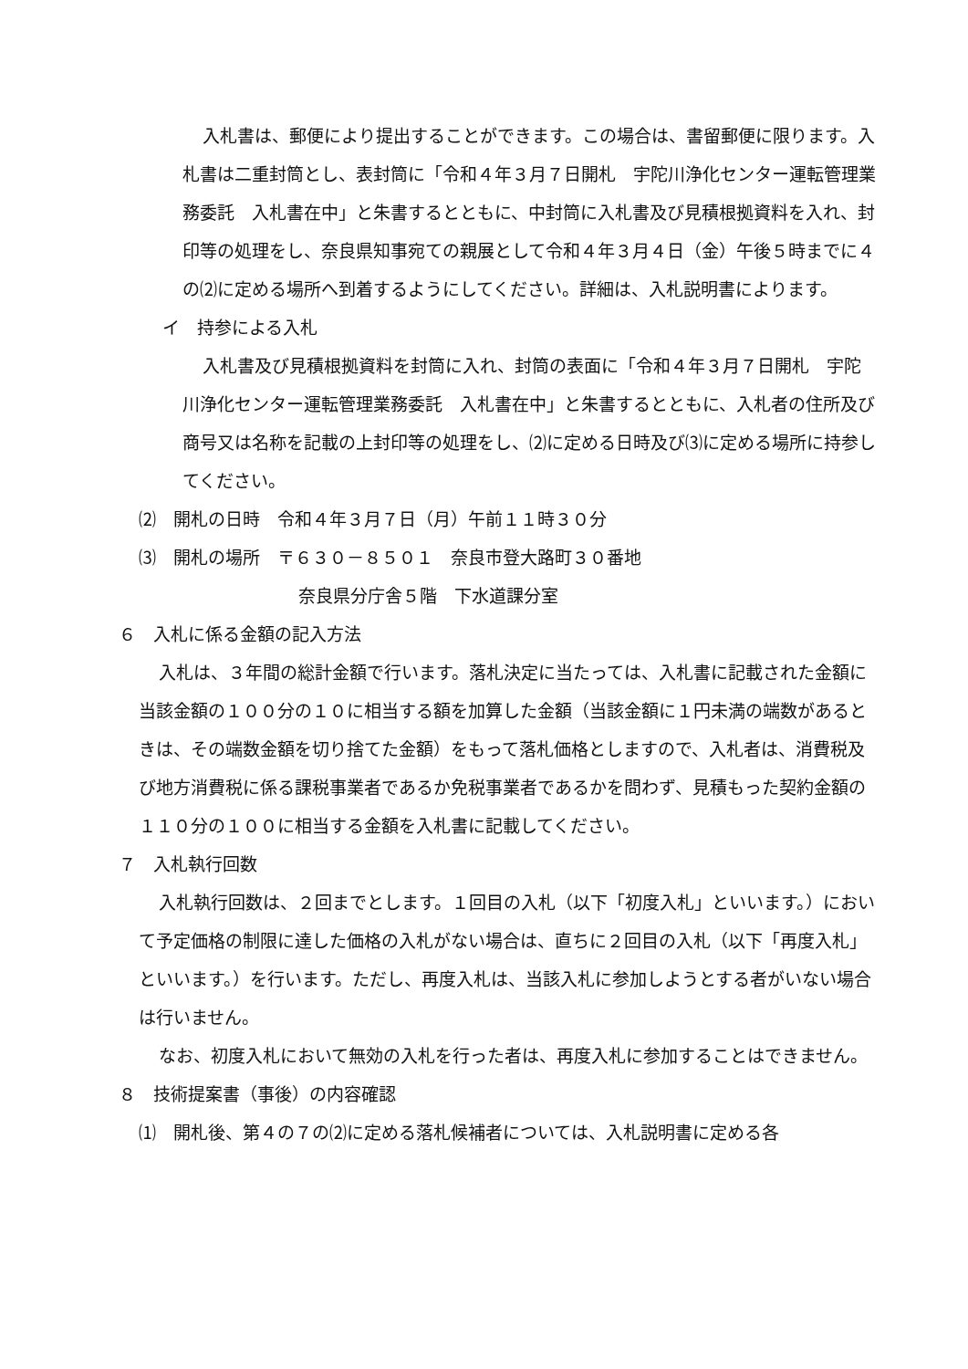入札書は、郵便により提出することができます。この場合は、書留郵便に限ります。入札書は二重封筒とし、表封筒に「令和４年３月７日開札　宇陀川浄化センター運転管理業務委託　入札書在中」と朱書するとともに、中封筒に入札書及び見積根拠資料を入れ、封印等の処理をし、奈良県知事宛ての親展として令和４年３月４日（金）午後５時までに４の⑵に定める場所へ到着するようにしてください。詳細は、入札説明書によります。
イ　持参による入札
入札書及び見積根拠資料を封筒に入れ、封筒の表面に「令和４年３月７日開札　宇陀川浄化センター運転管理業務委託　入札書在中」と朱書するとともに、入札者の住所及び商号又は名称を記載の上封印等の処理をし、⑵に定める日時及び⑶に定める場所に持参してください。
⑵　開札の日時　令和４年３月７日（月）午前１１時３０分
⑶　開札の場所　〒６３０－８５０１　奈良市登大路町３０番地
奈良県分庁舎５階　下水道課分室
６　入札に係る金額の記入方法
入札は、３年間の総計金額で行います。落札決定に当たっては、入札書に記載された金額に当該金額の１００分の１０に相当する額を加算した金額（当該金額に１円未満の端数があるときは、その端数金額を切り捨てた金額）をもって落札価格としますので、入札者は、消費税及び地方消費税に係る課税事業者であるか免税事業者であるかを問わず、見積もった契約金額の１１０分の１００に相当する金額を入札書に記載してください。
７　入札執行回数
入札執行回数は、２回までとします。１回目の入札（以下「初度入札」といいます。）において予定価格の制限に達した価格の入札がない場合は、直ちに２回目の入札（以下「再度入札」といいます。）を行います。ただし、再度入札は、当該入札に参加しようとする者がいない場合は行いません。
なお、初度入札において無効の入札を行った者は、再度入札に参加することはできません。
８　技術提案書（事後）の内容確認
⑴　開札後、第４の７の⑵に定める落札候補者については、入札説明書に定める各